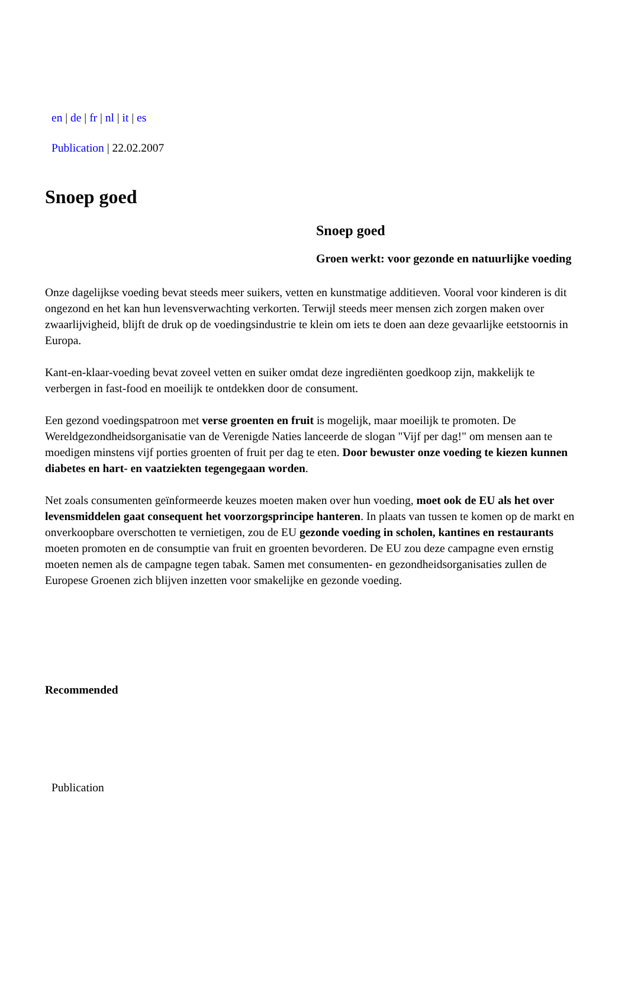en | de | fr | nl | it | es
Publication | 22.02.2007
Snoep goed
Snoep goed
Groen werkt: voor gezonde en natuurlijke voeding
Onze dagelijkse voeding bevat steeds meer suikers, vetten en kunstmatige additieven. Vooral voor kinderen is dit ongezond en het kan hun levensverwachting verkorten. Terwijl steeds meer mensen zich zorgen maken over zwaarlijvigheid, blijft de druk op de voedingsindustrie te klein om iets te doen aan deze gevaarlijke eetstoornis in Europa.
Kant-en-klaar-voeding bevat zoveel vetten en suiker omdat deze ingrediënten goedkoop zijn, makkelijk te verbergen in fast-food en moeilijk te ontdekken door de consument.
Een gezond voedingspatroon met verse groenten en fruit is mogelijk, maar moeilijk te promoten. De Wereldgezondheidsorganisatie van de Verenigde Naties lanceerde de slogan "Vijf per dag!" om mensen aan te moedigen minstens vijf porties groenten of fruit per dag te eten. Door bewuster onze voeding te kiezen kunnen diabetes en hart- en vaatziekten tegengegaan worden.
Net zoals consumenten geïnformeerde keuzes moeten maken over hun voeding, moet ook de EU als het over levensmiddelen gaat consequent het voorzorgsprincipe hanteren. In plaats van tussen te komen op de markt en onverkoopbare overschotten te vernietigen, zou de EU gezonde voeding in scholen, kantines en restaurants moeten promoten en de consumptie van fruit en groenten bevorderen. De EU zou deze campagne even ernstig moeten nemen als de campagne tegen tabak. Samen met consumenten- en gezondheidsorganisaties zullen de Europese Groenen zich blijven inzetten voor smakelijke en gezonde voeding.
Recommended
Publication